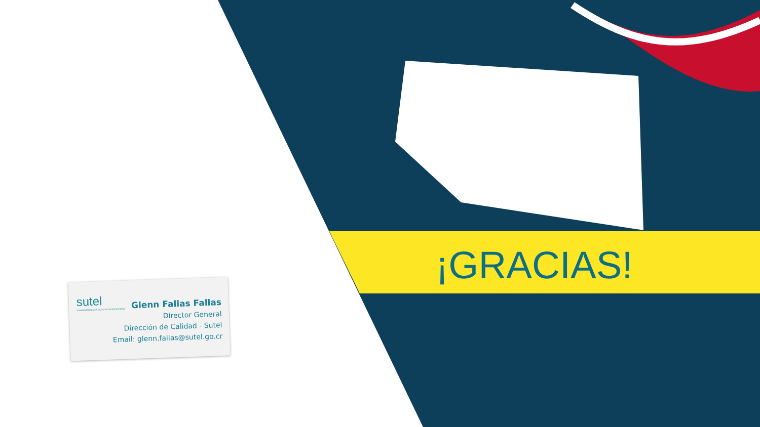sutel
SUPERINTENDENCIA DE TELECOMUNICACIONES
Glenn Fallas Fallas
Director General
Dirección de Calidad - Sutel
Email: glenn.fallas@sutel.go.cr
¡GRACIAS!